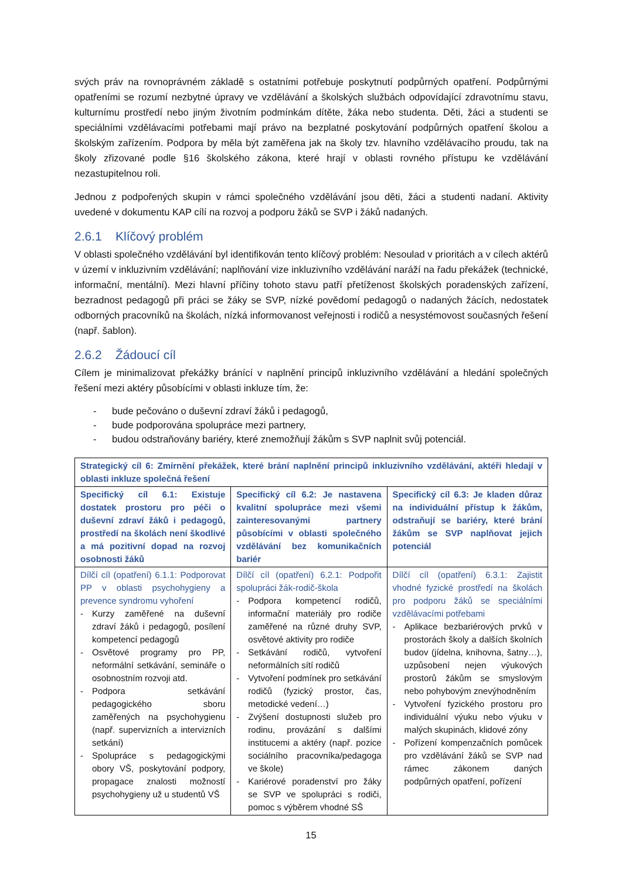svých práv na rovnoprávném základě s ostatními potřebuje poskytnutí podpůrných opatření. Podpůrnými opatřeními se rozumí nezbytné úpravy ve vzdělávání a školských službách odpovídající zdravotnímu stavu, kulturnímu prostředí nebo jiným životním podmínkám dítěte, žáka nebo studenta. Děti, žáci a studenti se speciálními vzdělávacími potřebami mají právo na bezplatné poskytování podpůrných opatření školou a školským zařízením. Podpora by měla být zaměřena jak na školy tzv. hlavního vzdělávacího proudu, tak na školy zřizované podle §16 školského zákona, které hrají v oblasti rovného přístupu ke vzdělávání nezastupitelnou roli.
Jednou z podpořených skupin v rámci společného vzdělávání jsou děti, žáci a studenti nadaní. Aktivity uvedené v dokumentu KAP cílí na rozvoj a podporu žáků se SVP i žáků nadaných.
2.6.1 Klíčový problém
V oblasti společného vzdělávání byl identifikován tento klíčový problém: Nesoulad v prioritách a v cílech aktérů v území v inkluzivním vzdělávání; naplňování vize inkluzivního vzdělávání naráží na řadu překážek (technické, informační, mentální). Mezi hlavní příčiny tohoto stavu patří přetíženost školských poradenských zařízení, bezradnost pedagogů při práci se žáky se SVP, nízké povědomí pedagogů o nadaných žácích, nedostatek odborných pracovníků na školách, nízká informovanost veřejnosti i rodičů a nesystémovost současných řešení (např. šablon).
2.6.2 Žádoucí cíl
Cílem je minimalizovat překážky bránící v naplnění principů inkluzivního vzdělávání a hledání společných řešení mezi aktéry působícími v oblasti inkluze tím, že:
- bude pečováno o duševní zdraví žáků i pedagogů,
- bude podporována spolupráce mezi partnery,
- budou odstraňovány bariéry, které znemožňují žákům s SVP naplnit svůj potenciál.
| Strategický cíl 6: Zmírnění překážek, které brání naplnění principů inkluzivního vzdělávání, aktéři hledají v oblasti inkluze společná řešení | | |
| Specifický cíl 6.1: Existuje dostatek prostoru pro péči o duševní zdraví žáků i pedagogů, prostředí na školách není škodlivé a má pozitivní dopad na rozvoj osobnosti žáků | Specifický cíl 6.2: Je nastavena kvalitní spolupráce mezi všemi zainteresovanými partnery působícími v oblasti společného vzdělávání bez komunikačních bariér | Specifický cíl 6.3: Je kladen důraz na individuální přístup k žákům, odstraňují se bariéry, které brání žákům se SVP naplňovat jejich potenciál |
| Dílčí cíl (opatření) 6.1.1: Podporovat PP v oblasti psychohygieny a prevence syndromu vyhoření - Kurzy zaměřené na duševní zdraví žáků i pedagogů, posílení kompetencí pedagogů - Osvětové programy pro PP, neformální setkávání, semináře o osobnostním rozvoji atd. - Podpora setkávání pedagogického sboru zaměřených na psychohygienu (např. supervizních a intervizních setkání) - Spolupráce s pedagogickými obory VŠ, poskytování podpory, propagace znalosti možností psychohygieny už u studentů VŠ | Dílčí cíl (opatření) 6.2.1: Podpořit spolupráci žák-rodič-škola - Podpora kompetencí rodičů, informační materiály pro rodiče zaměřené na různé druhy SVP, osvětové aktivity pro rodiče - Setkávání rodičů, vytvoření neformálních sítí rodičů - Vytvoření podmínek pro setkávání rodičů (fyzický prostor, čas, metodické vedení…) - Zvýšení dostupnosti služeb pro rodinu, provázání s dalšími institucemi a aktéry (např. pozice sociálního pracovníka/pedagoga ve škole) - Kariérové poradenství pro žáky se SVP ve spolupráci s rodiči, pomoc s výběrem vhodné SŠ | Dílčí cíl (opatření) 6.3.1: Zajistit vhodné fyzické prostředí na školách pro podporu žáků se speciálními vzdělávacími potřebami - Aplikace bezbariérových prvků v prostorách školy a dalších školních budov (jídelna, knihovna, šatny…), uzpůsobení nejen výukových prostorů žákům se smyslovým nebo pohybovým znevýhodněním - Vytvoření fyzického prostoru pro individuální výuku nebo výuku v malých skupinách, klidové zóny - Pořízení kompenzačních pomůcek pro vzdělávání žáků se SVP nad rámec zákonem daných podpůrných opatření, pořízení |
15